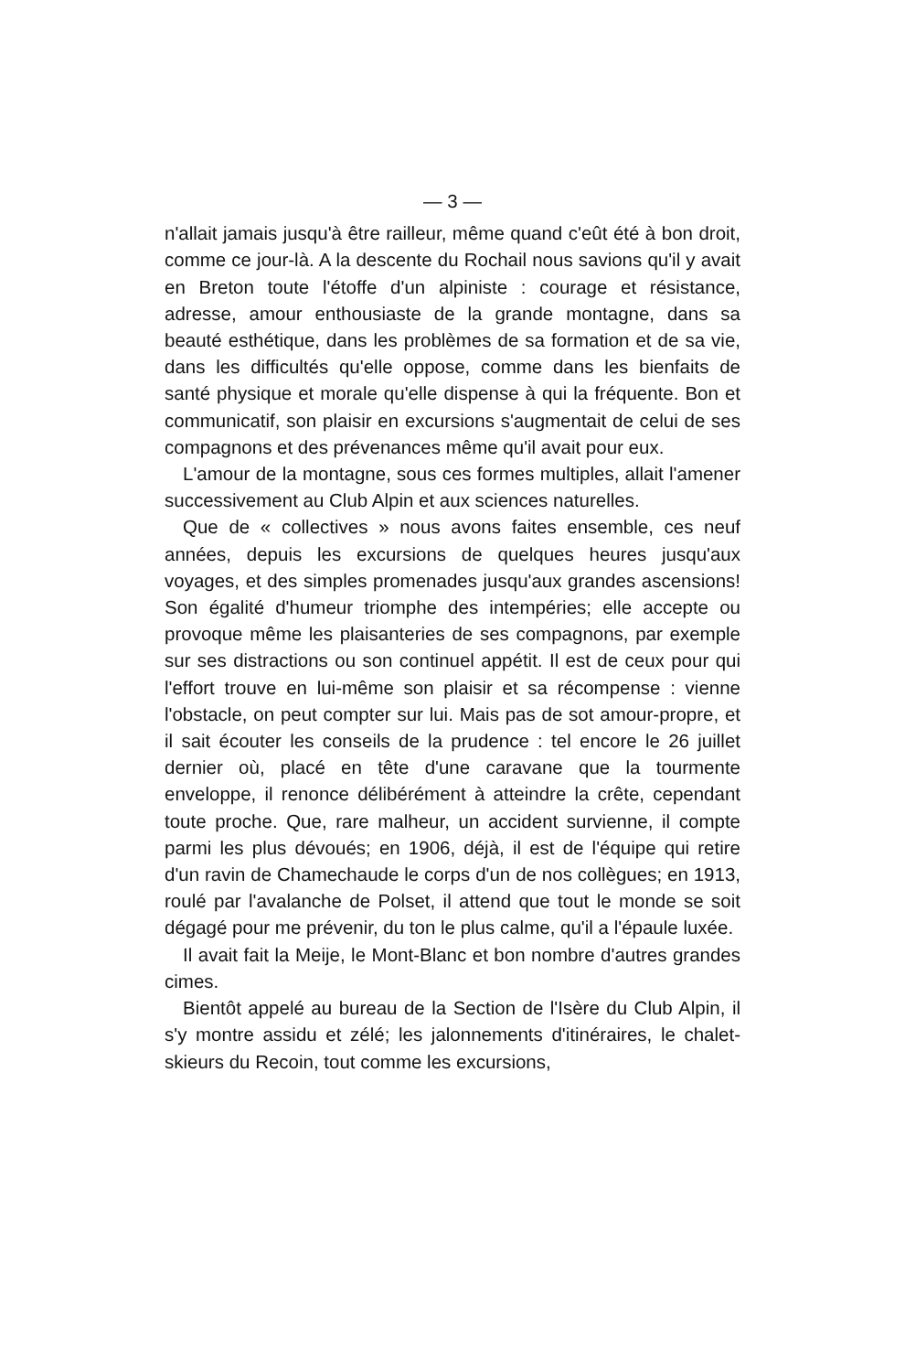— 3 —
n'allait jamais jusqu'à être railleur, même quand c'eût été à bon droit, comme ce jour-là. A la descente du Rochail nous savions qu'il y avait en Breton toute l'étoffe d'un alpiniste : courage et résistance, adresse, amour enthousiaste de la grande montagne, dans sa beauté esthétique, dans les problèmes de sa formation et de sa vie, dans les difficultés qu'elle oppose, comme dans les bienfaits de santé physique et morale qu'elle dispense à qui la fréquente. Bon et communicatif, son plaisir en excursions s'augmentait de celui de ses compagnons et des prévenances même qu'il avait pour eux.
L'amour de la montagne, sous ces formes multiples, allait l'amener successivement au Club Alpin et aux sciences naturelles.
Que de « collectives » nous avons faites ensemble, ces neuf années, depuis les excursions de quelques heures jusqu'aux voyages, et des simples promenades jusqu'aux grandes ascensions! Son égalité d'humeur triomphe des intempéries; elle accepte ou provoque même les plaisanteries de ses compagnons, par exemple sur ses distractions ou son continuel appétit. Il est de ceux pour qui l'effort trouve en lui-même son plaisir et sa récompense : vienne l'obstacle, on peut compter sur lui. Mais pas de sot amour-propre, et il sait écouter les conseils de la prudence : tel encore le 26 juillet dernier où, placé en tête d'une caravane que la tourmente enveloppe, il renonce délibérément à atteindre la crête, cependant toute proche. Que, rare malheur, un accident survienne, il compte parmi les plus dévoués; en 1906, déjà, il est de l'équipe qui retire d'un ravin de Chamechaude le corps d'un de nos collègues; en 1913, roulé par l'avalanche de Polset, il attend que tout le monde se soit dégagé pour me prévenir, du ton le plus calme, qu'il a l'épaule luxée.
Il avait fait la Meije, le Mont-Blanc et bon nombre d'autres grandes cimes.
Bientôt appelé au bureau de la Section de l'Isère du Club Alpin, il s'y montre assidu et zélé; les jalonnements d'itinéraires, le chalet-skieurs du Recoin, tout comme les excursions,